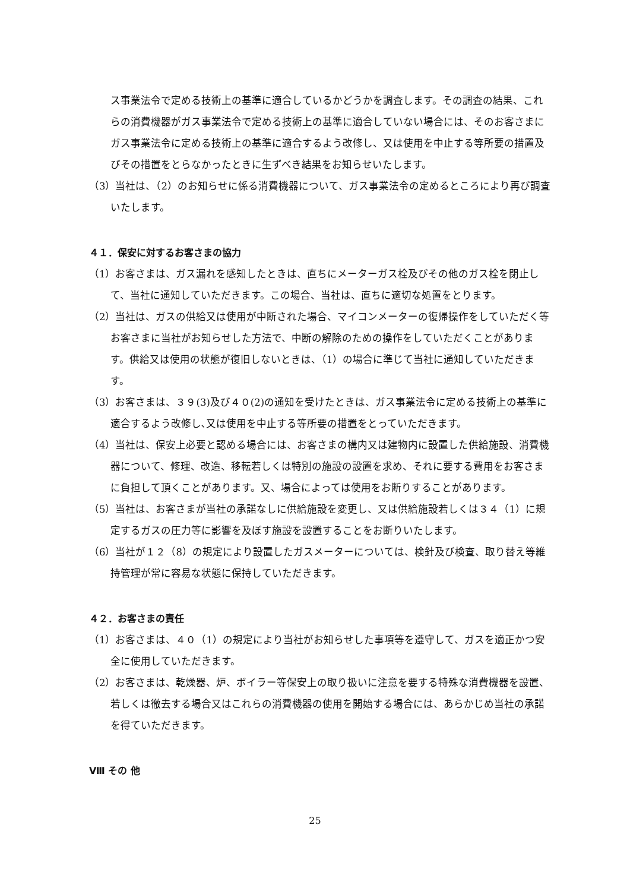ス事業法令で定める技術上の基準に適合しているかどうかを調査します。その調査の結果、これらの消費機器がガス事業法令で定める技術上の基準に適合していない場合には、そのお客さまにガス事業法令に定める技術上の基準に適合するよう改修し、又は使用を中止する等所要の措置及びその措置をとらなかったときに生ずべき結果をお知らせいたします。
（3）当社は、（2）のお知らせに係る消費機器について、ガス事業法令の定めるところにより再び調査いたします。
４１．保安に対するお客さまの協力
（1）お客さまは、ガス漏れを感知したときは、直ちにメーターガス栓及びその他のガス栓を閉止して、当社に通知していただきます。この場合、当社は、直ちに適切な処置をとります。
（2）当社は、ガスの供給又は使用が中断された場合、マイコンメーターの復帰操作をしていただく等お客さまに当社がお知らせした方法で、中断の解除のための操作をしていただくことがあります。供給又は使用の状態が復旧しないときは、（1）の場合に準じて当社に通知していただきます。
（3）お客さまは、３９(3)及び４０(2)の通知を受けたときは、ガス事業法令に定める技術上の基準に適合するよう改修し､又は使用を中止する等所要の措置をとっていただきます。
（4）当社は、保安上必要と認める場合には、お客さまの構内又は建物内に設置した供給施設、消費機器について、修理、改造、移転若しくは特別の施設の設置を求め、それに要する費用をお客さまに負担して頂くことがあります。又、場合によっては使用をお断りすることがあります。
（5）当社は、お客さまが当社の承諾なしに供給施設を変更し、又は供給施設若しくは３４（1）に規定するガスの圧力等に影響を及ぼす施設を設置することをお断りいたします。
（6）当社が１２（8）の規定により設置したガスメーターについては、検針及び検査、取り替え等維持管理が常に容易な状態に保持していただきます。
４２．お客さまの責任
（1）お客さまは、４０（1）の規定により当社がお知らせした事項等を遵守して、ガスを適正かつ安全に使用していただきます。
（2）お客さまは、乾燥器、炉、ボイラー等保安上の取り扱いに注意を要する特殊な消費機器を設置、若しくは徹去する場合又はこれらの消費機器の使用を開始する場合には、あらかじめ当社の承諾を得ていただきます。
Ⅷ その 他
25